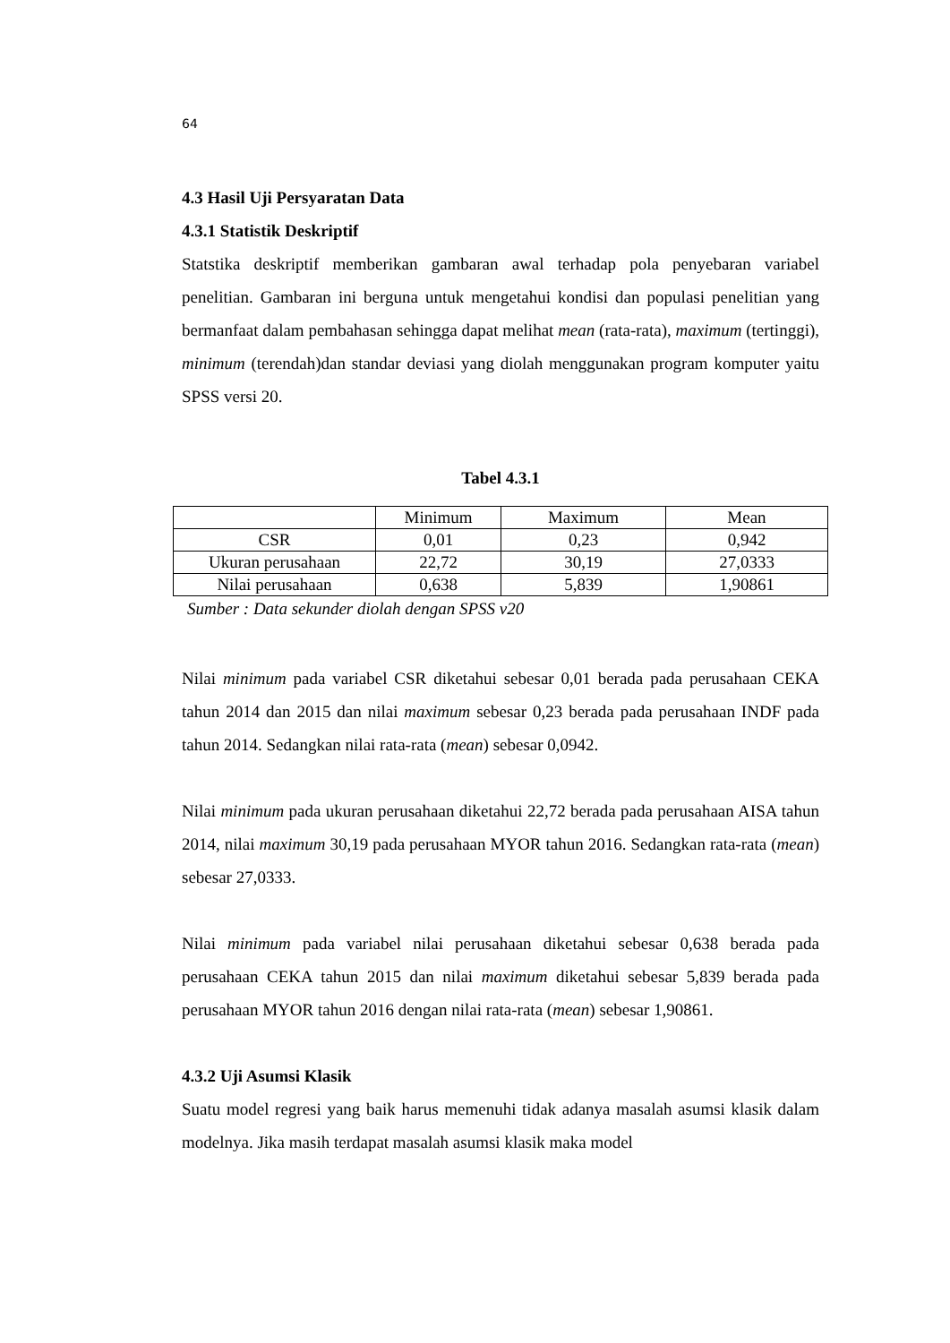64
4.3 Hasil Uji Persyaratan Data
4.3.1 Statistik Deskriptif
Statstika deskriptif memberikan gambaran awal terhadap pola penyebaran variabel penelitian. Gambaran ini berguna untuk mengetahui kondisi dan populasi penelitian yang bermanfaat dalam pembahasan sehingga dapat melihat mean (rata-rata), maximum (tertinggi), minimum (terendah)dan standar deviasi yang diolah menggunakan program komputer yaitu SPSS versi 20.
Tabel 4.3.1
| | Minimum | Maximum | Mean |
| CSR | 0,01 | 0,23 | 0,942 |
| Ukuran perusahaan | 22,72 | 30,19 | 27,0333 |
| Nilai perusahaan | 0,638 | 5,839 | 1,90861 |
Sumber : Data sekunder diolah dengan SPSS v20
Nilai minimum pada variabel CSR diketahui sebesar 0,01 berada pada perusahaan CEKA tahun 2014 dan 2015 dan nilai maximum sebesar 0,23 berada pada perusahaan INDF pada tahun 2014. Sedangkan nilai rata-rata (mean) sebesar 0,0942.
Nilai minimum pada ukuran perusahaan diketahui 22,72 berada pada perusahaan AISA tahun 2014, nilai maximum 30,19 pada perusahaan MYOR tahun 2016. Sedangkan rata-rata (mean) sebesar 27,0333.
Nilai minimum pada variabel nilai perusahaan diketahui sebesar 0,638 berada pada perusahaan CEKA tahun 2015 dan nilai maximum diketahui sebesar 5,839 berada pada perusahaan MYOR tahun 2016 dengan nilai rata-rata (mean) sebesar 1,90861.
4.3.2 Uji Asumsi Klasik
Suatu model regresi yang baik harus memenuhi tidak adanya masalah asumsi klasik dalam modelnya. Jika masih terdapat masalah asumsi klasik maka model